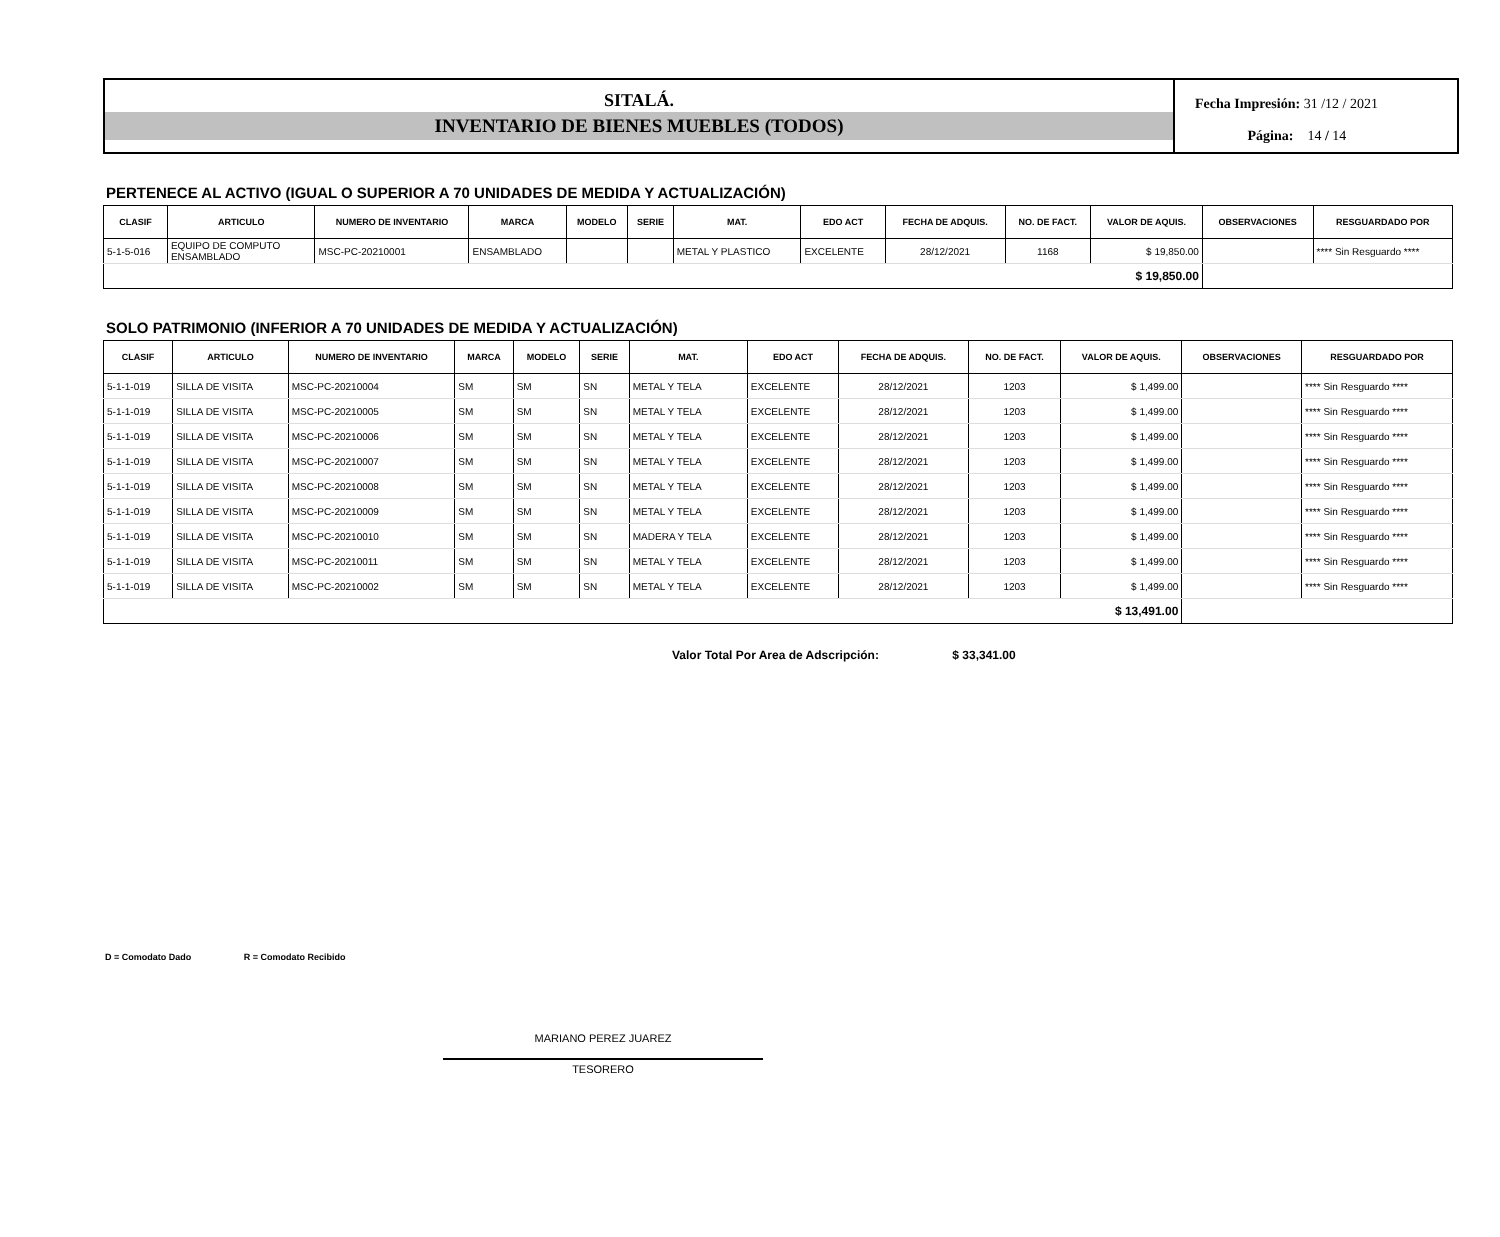SITALÁ.
INVENTARIO DE BIENES MUEBLES (TODOS)
Fecha Impresión: 31 /12 / 2021
Página: 14 / 14
PERTENECE AL ACTIVO (IGUAL O SUPERIOR A 70 UNIDADES DE MEDIDA Y ACTUALIZACIÓN)
| CLASIF | ARTICULO | NUMERO DE INVENTARIO | MARCA | MODELO | SERIE | MAT. | EDO ACT | FECHA DE ADQUIS. | NO. DE FACT. | VALOR DE AQUIS. | OBSERVACIONES | RESGUARDADO POR |
| --- | --- | --- | --- | --- | --- | --- | --- | --- | --- | --- | --- | --- |
| 5-1-5-016 | EQUIPO DE COMPUTO ENSAMBLADO | MSC-PC-20210001 | ENSAMBLADO | | | METAL Y PLASTICO | EXCELENTE | 28/12/2021 | 1168 | $ 19,850.00 | | **** Sin Resguardo **** |
| $ 19,850.00 | | | | | | | | | | | | |
SOLO PATRIMONIO (INFERIOR A 70 UNIDADES DE MEDIDA Y ACTUALIZACIÓN)
| CLASIF | ARTICULO | NUMERO DE INVENTARIO | MARCA | MODELO | SERIE | MAT. | EDO ACT | FECHA DE ADQUIS. | NO. DE FACT. | VALOR DE AQUIS. | OBSERVACIONES | RESGUARDADO POR |
| --- | --- | --- | --- | --- | --- | --- | --- | --- | --- | --- | --- | --- |
| 5-1-1-019 | SILLA DE VISITA | MSC-PC-20210004 | SM | SM | SN | METAL Y TELA | EXCELENTE | 28/12/2021 | 1203 | $ 1,499.00 | | **** Sin Resguardo **** |
| 5-1-1-019 | SILLA DE VISITA | MSC-PC-20210005 | SM | SM | SN | METAL Y TELA | EXCELENTE | 28/12/2021 | 1203 | $ 1,499.00 | | **** Sin Resguardo **** |
| 5-1-1-019 | SILLA DE VISITA | MSC-PC-20210006 | SM | SM | SN | METAL Y TELA | EXCELENTE | 28/12/2021 | 1203 | $ 1,499.00 | | **** Sin Resguardo **** |
| 5-1-1-019 | SILLA DE VISITA | MSC-PC-20210007 | SM | SM | SN | METAL Y TELA | EXCELENTE | 28/12/2021 | 1203 | $ 1,499.00 | | **** Sin Resguardo **** |
| 5-1-1-019 | SILLA DE VISITA | MSC-PC-20210008 | SM | SM | SN | METAL Y TELA | EXCELENTE | 28/12/2021 | 1203 | $ 1,499.00 | | **** Sin Resguardo **** |
| 5-1-1-019 | SILLA DE VISITA | MSC-PC-20210009 | SM | SM | SN | METAL Y TELA | EXCELENTE | 28/12/2021 | 1203 | $ 1,499.00 | | **** Sin Resguardo **** |
| 5-1-1-019 | SILLA DE VISITA | MSC-PC-20210010 | SM | SM | SN | MADERA Y TELA | EXCELENTE | 28/12/2021 | 1203 | $ 1,499.00 | | **** Sin Resguardo **** |
| 5-1-1-019 | SILLA DE VISITA | MSC-PC-20210011 | SM | SM | SN | METAL Y TELA | EXCELENTE | 28/12/2021 | 1203 | $ 1,499.00 | | **** Sin Resguardo **** |
| 5-1-1-019 | SILLA DE VISITA | MSC-PC-20210002 | SM | SM | SN | METAL Y TELA | EXCELENTE | 28/12/2021 | 1203 | $ 1,499.00 | | **** Sin Resguardo **** |
| $ 13,491.00 | | | | | | | | | | | | |
Valor Total Por Area de Adscripción: $ 33,341.00
D = Comodato Dado R = Comodato Recibido
MARIANO PEREZ JUAREZ
TESORERO